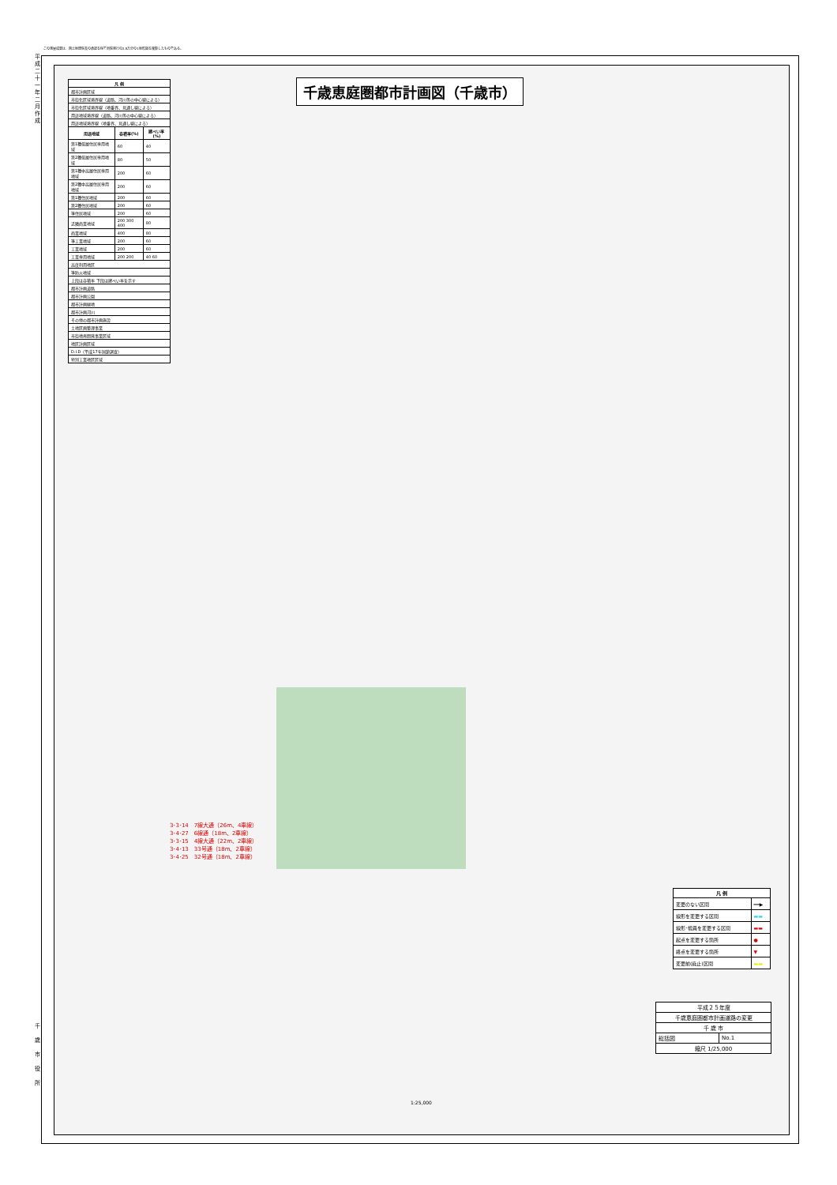この測量成果は、国土地理院長の承認を得て同院発行の2.5万分の1地形図を複製したものである。
平成二十一年二月作成
千歳市役所
千歳恵庭圏都市計画図（千歳市）
| 凡 例 | | |
| --- | --- | --- |
| 都市計画区域 | | |
| 市街化区域境界線（道路、河川等の中心線による） | | |
| 市街化区域境界線（地番界、見通し線による） | | |
| 用途地域境界線（道路、河川等の中心線による） | | |
| 用途地域境界線（地番界、見通し線による） | | |
| 用途地域 | 容積率(%) | 建ぺい率(%) |
| 第1種低層住居専用地域 | 60 | 40 |
| 第2種低層住居専用地域 | 80 | 50 |
| 第1種中高層住居専用地域 | 200 | 60 |
| 第2種中高層住居専用地域 | 200 | 60 |
| 第1種住居地域 | 200 | 60 |
| 第2種住居地域 | 200 | 60 |
| 準住居地域 | 200 | 60 |
| 近隣商業地域 | 200 300 400 | 80 |
| 商業地域 | 400 | 80 |
| 準工業地域 | 200 | 60 |
| 工業地域 | 200 | 60 |
| 工業専用地域 | 200 200 | 40 60 |
| 高度利用地区 | | |
| 準防火地域 | | |
| 上段は容積率 下段は建ぺい率を示す | | |
| 都市計画道路 | | |
| 都市計画公園 | | |
| 都市計画緑地 | | |
| 都市計画河川 | | |
| その他の都市計画施設 | | |
| 土地区画整理事業 | | |
| 市街地再開発事業区域 | | |
| 地区計画区域 | | |
| D.I.D（平成17年国勢調査） | | |
| 特別工業地区区域 | | |
3･3･14　7線大通（26m、4車線）
3･4･27　6線通（18m、2車線）
3･3･15　4線大通（22m、2車線）
3･4･13　33号通（18m、2車線）
3･4･25　32号通（18m、2車線）
| 凡 例 | |
| --- | --- |
| 変更のない区間 | ━━▶ |
| 線形を変更する区間 | ▬▬ |
| 線形･幅員を変更する区間 | ▬▬ |
| 起点を変更する箇所 | ● |
| 終点を変更する箇所 | ▼ |
| 変更前(廃止)区間 | ▬▬ |
| 平成２５年度 | |
| 千歳恵庭圏都市計画道路の変更 | |
| 千 歳 市 | |
| 総括図 | No.1 |
| 縮尺 1/25,000 | |
1:25,000